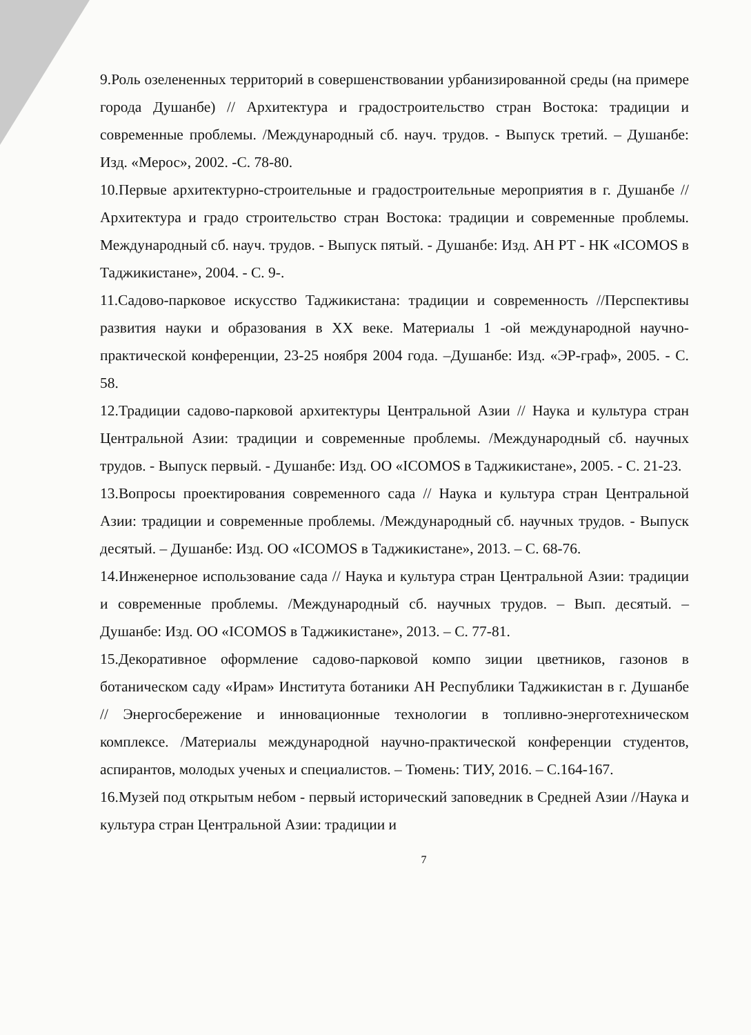9.Роль озелененных территорий в совершенствовании урбанизированной среды (на примере города Душанбе) // Архитектура и градостроительство стран Востока: традиции и современные проблемы. /Международный сб. науч. трудов. - Выпуск третий. – Душанбе: Изд. «Мерос», 2002. -С. 78-80.
10.Первые архитектурно-строительные и градостроительные мероприятия в г. Душанбе // Архитектура и градо строительство стран Востока: традиции и современные проблемы. Международный сб. науч. трудов. - Выпуск пятый. - Душанбе: Изд. АН РТ - НК «ICOMOS в Таджикистане», 2004. - С. 9-.
11.Садово-парковое искусство Таджикистана: традиции и современность //Перспективы развития науки и образования в XX веке. Материалы 1 -ой международной научно-практической конференции, 23-25 ноября 2004 года. –Душанбе: Изд. «ЭР-граф», 2005. - С. 58.
12.Традиции садово-парковой архитектуры Центральной Азии // Наука и культура стран Центральной Азии: традиции и современные проблемы. /Международный сб. научных трудов. - Выпуск первый. - Душанбе: Изд. ОО «ICOMOS в Таджикистане», 2005. - С. 21-23.
13.Вопросы проектирования современного сада // Наука и культура стран Центральной Азии: традиции и современные проблемы. /Международный сб. научных трудов. - Выпуск десятый. – Душанбе: Изд. ОО «ICOMOS в Таджикистане», 2013. – С. 68-76.
14.Инженерное использование сада // Наука и культура стран Центральной Азии: традиции и современные проблемы. /Международный сб. научных трудов. – Вып. десятый. – Душанбе: Изд. ОО «ICOMOS в Таджикистане», 2013. – С. 77-81.
15.Декоративное оформление садово-парковой компо зиции цветников, газонов в ботаническом саду «Ирам» Института ботаники АН Республики Таджикистан в г. Душанбе // Энергосбережение и инновационные технологии в топливно-энерготехническом комплексе. /Материалы международной научно-практической конференции студентов, аспирантов, молодых ученых и специалистов. – Тюмень: ТИУ, 2016. – С.164-167.
16.Музей под открытым небом - первый исторический заповедник в Средней Азии //Наука и культура стран Центральной Азии: традиции и
7